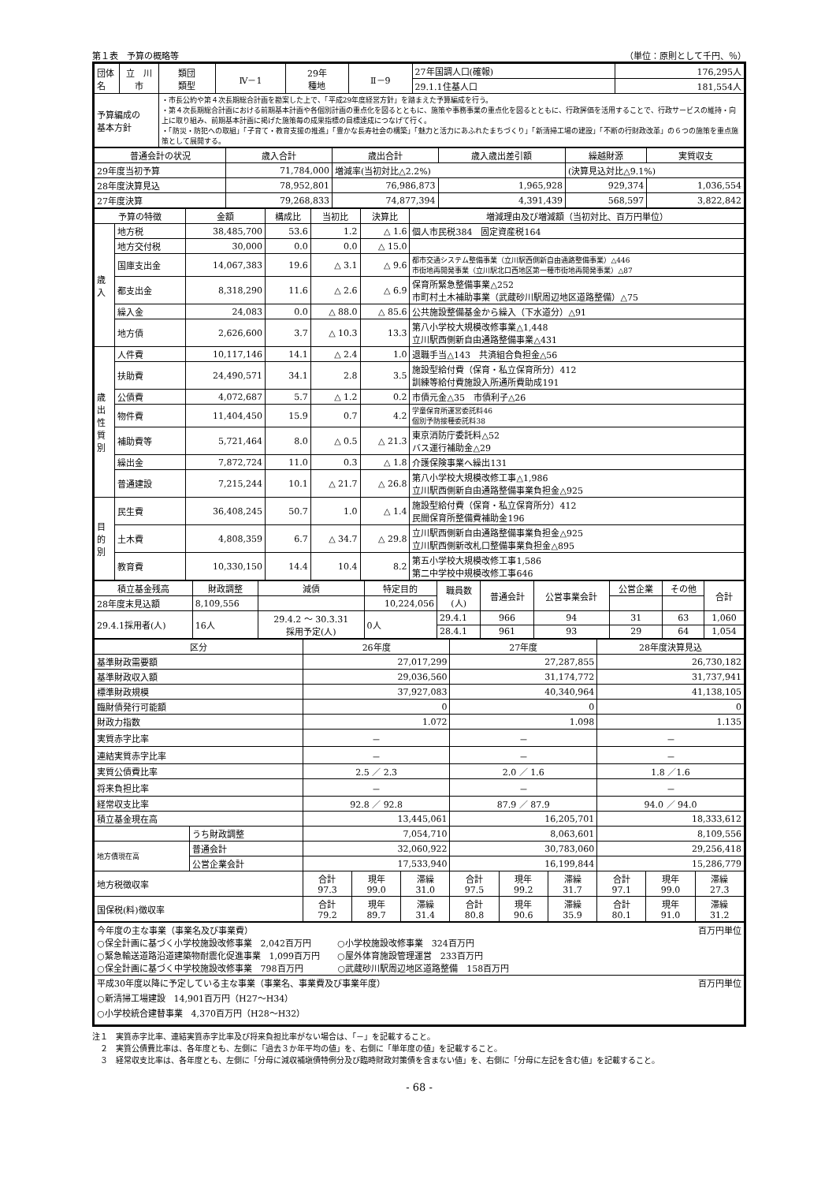第１表　予算の概略等 （単位：原則として千円、％）
| 団体名 | 立 川 市 | 類団 類型 | Ⅳ－1 | 29年 種地 | Ⅱ－9 | 27年国調人口(確報) | 176,295人 |
| | | | | | | 29.1.1住基人口 | 181,554人 |
| 予算編成の 基本方針 | | ・市長公約や第４次長期総合計画を勘案した上で、「平成29年度経営方針」を踏まえた予算編成を行う。 ・第４次長期総合計画における前期基本計画や各個別計画の重点化を図るとともに、施策や事務事業の重点化を図るとともに、行政評価を活用することで、行政サービスの維持・向上に取り組み、前期基本計画に掲げた施策毎の成果指標の目標達成につなげて行く。 ・「防災・防犯への取組」「子育て・教育支援の推進」「豊かな長寿社会の構築」「魅力と活力にあふれたまちづくり」「新清掃工場の建設」「不断の行財政改革」の６つの施策を重点施策として展開する。 | | | | | |
| 普通会計の状況 | 歳入合計 | 歳出合計 | 歳入歳出差引額 | 繰越財源 | 実質収支 |
| --- | --- | --- | --- | --- | --- |
| 29年度当初予算 | 71,784,000 | 増減率(当初対比△2.2%) | | (決算見込対比△9.1%) | |
| 28年度決算見込 | 78,952,801 | 76,986,873 | 1,965,928 | 929,374 | 1,036,554 |
| 27年度決算 | 79,268,833 | 74,877,394 | 4,391,439 | 568,597 | 3,822,842 |
| 予算の特徴 | | 金額 | 構成比 | 当初比 | 決算比 | 増減理由及び増減額（当初対比、百万円単位） |
| --- | --- | --- | --- | --- | --- | --- |
| 歳 入 | 地方税 | 38,485,700 | 53.6 | 1.2 | △ 1.6 | 個人市民税384 固定資産税164 |
| | 地方交付税 | 30,000 | 0.0 | 0.0 | △ 15.0 | |
| | 国庫支出金 | 14,067,383 | 19.6 | △ 3.1 | △ 9.6 | 都市交通システム整備事業（立川駅西側新自由通路整備事業）△446 市街地再開発事業（立川駅北口西地区第一種市街地再開発事業）△87 |
| | 都支出金 | 8,318,290 | 11.6 | △ 2.6 | △ 6.9 | 保育所緊急整備事業△252 市町村土木補助事業（武蔵砂川駅周辺地区道路整備）△75 |
| | 繰入金 | 24,083 | 0.0 | △ 88.0 | △ 85.6 | 公共施設整備基金から繰入（下水道分）△91 |
| | 地方債 | 2,626,600 | 3.7 | △ 10.3 | 13.3 | 第八小学校大規模改修事業△1,448 立川駅西側新自由通路整備事業△431 |
| 歳 出 性 質 別 | 人件費 | 10,117,146 | 14.1 | △ 2.4 | 1.0 | 退職手当△143 共済組合負担金△56 |
| | 扶助費 | 24,490,571 | 34.1 | 2.8 | 3.5 | 施設型給付費（保育・私立保育所分）412 訓練等給付費施設入所通所費助成191 |
| | 公債費 | 4,072,687 | 5.7 | △ 1.2 | 0.2 | 市債元金△35 市債利子△26 |
| | 物件費 | 11,404,450 | 15.9 | 0.7 | 4.2 | 学童保育所運営委託料46 個別予防接種委託料38 |
| | 補助費等 | 5,721,464 | 8.0 | △ 0.5 | △ 21.3 | 東京消防庁委託料△52 バス運行補助金△29 |
| | 繰出金 | 7,872,724 | 11.0 | 0.3 | △ 1.8 | 介護保険事業へ繰出131 |
| | 普通建設 | 7,215,244 | 10.1 | △ 21.7 | △ 26.8 | 第八小学校大規模改修工事△1,986 立川駅西側新自由通路整備事業負担金△925 |
| 目 的 別 | 民生費 | 36,408,245 | 50.7 | 1.0 | △ 1.4 | 施設型給付費（保育・私立保育所分）412 民間保育所整備費補助金196 |
| | 土木費 | 4,808,359 | 6.7 | △ 34.7 | △ 29.8 | 立川駅西側新自由通路整備事業負担金△925 立川駅西側新改札口整備事業負担金△895 |
| | 教育費 | 10,330,150 | 14.4 | 10.4 | 8.2 | 第五小学校大規模改修工事1,586 第二中学校中規模改修工事646 |
| 積立基金残高 | 財政調整 | 減債 | 特定目的 | 職員数 (人) | 普通会計 | 公営事業会計 | 公営企業 | その他 | 合計 |
| --- | --- | --- | --- | --- | --- | --- | --- | --- | --- |
| 28年度末見込額 | 8,109,556 | | 10,224,056 | | | | | | |
| 29.4.1採用者(人) | 16人 | 29.4.2 ～ 30.3.31 採用予定(人) | 0人 | 29.4.1 | 966 | 94 | 31 | 63 | 1,060 |
| | | | | 28.4.1 | 961 | 93 | 29 | 64 | 1,054 |
| 区分 | | 26年度 | | | 27年度 | | | 28年度決算見込 | | |
| --- | --- | --- | --- | --- | --- | --- | --- | --- | --- | --- |
| 基準財政需要額 | | 27,017,299 | | | 27,287,855 | | | 26,730,182 | | |
| 基準財政収入額 | | 29,036,560 | | | 31,174,772 | | | 31,737,941 | | |
| 標準財政規模 | | 37,927,083 | | | 40,340,964 | | | 41,138,105 | | |
| 臨財債発行可能額 | | 0 | | | 0 | | | 0 | | |
| 財政力指数 | | 1.072 | | | 1.098 | | | 1.135 | | |
| 実質赤字比率 | | － | | | － | | | － | | |
| 連結実質赤字比率 | | － | | | － | | | － | | |
| 実質公債費比率 | | 2.5 ／ 2.3 | | | 2.0 ／ 1.6 | | | 1.8 ／1.6 | | |
| 将来負担比率 | | － | | | － | | | － | | |
| 経常収支比率 | | 92.8 ／ 92.8 | | | 87.9 ／ 87.9 | | | 94.0 ／ 94.0 | | |
| 積立基金現在高 | | 13,445,061 | | | 16,205,701 | | | 18,333,612 | | |
| | うち財政調整 | 7,054,710 | | | 8,063,601 | | | 8,109,556 | | |
| 地方債現在高 | 普通会計 | 32,060,922 | | | 30,783,060 | | | 29,256,418 | | |
| | 公営企業会計 | 17,533,940 | | | 16,199,844 | | | 15,286,779 | | |
| 地方税徴収率 | | 合計 97.3 | 現年 99.0 | 滞繰 31.0 | 合計 97.5 | 現年 99.2 | 滞繰 31.7 | 合計 97.1 | 現年 99.0 | 滞繰 27.3 |
| 国保税(料)徴収率 | | 合計 79.2 | 現年 89.7 | 滞繰 31.4 | 合計 80.8 | 現年 90.6 | 滞繰 35.9 | 合計 80.1 | 現年 91.0 | 滞繰 31.2 |
| 今年度の主な事業（事業名及び事業費） 百万円単位 ○保全計画に基づく小学校施設改修事業 2,042百万円 ○小学校施設改修事業 324百万円 ○緊急輸送道路沿道建築物耐震化促進事業 1,099百万円 ○屋外体育施設管理運営 233百万円 ○保全計画に基づく中学校施設改修事業 798百万円 ○武蔵砂川駅周辺地区道路整備 158百万円 |
| 平成30年度以降に予定している主な事業（事業名、事業費及び事業年度） 百万円単位 ○新清掃工場建設 14,901百万円（H27～H34） ○小学校統合建替事業 4,370百万円（H28～H32） |
注１　実質赤字比率、連結実質赤字比率及び将来負担比率がない場合は、「－」を記載すること。
　２　実質公債費比率は、各年度とも、左側に「過去３か年平均の値」を、右側に「単年度の値」を記載すること。
　３　経常収支比率は、各年度とも、左側に「分母に減収補塡債特例分及び臨時財政対策債を含まない値」を、右側に「分母に左記を含む値」を記載すること。
- 68 -